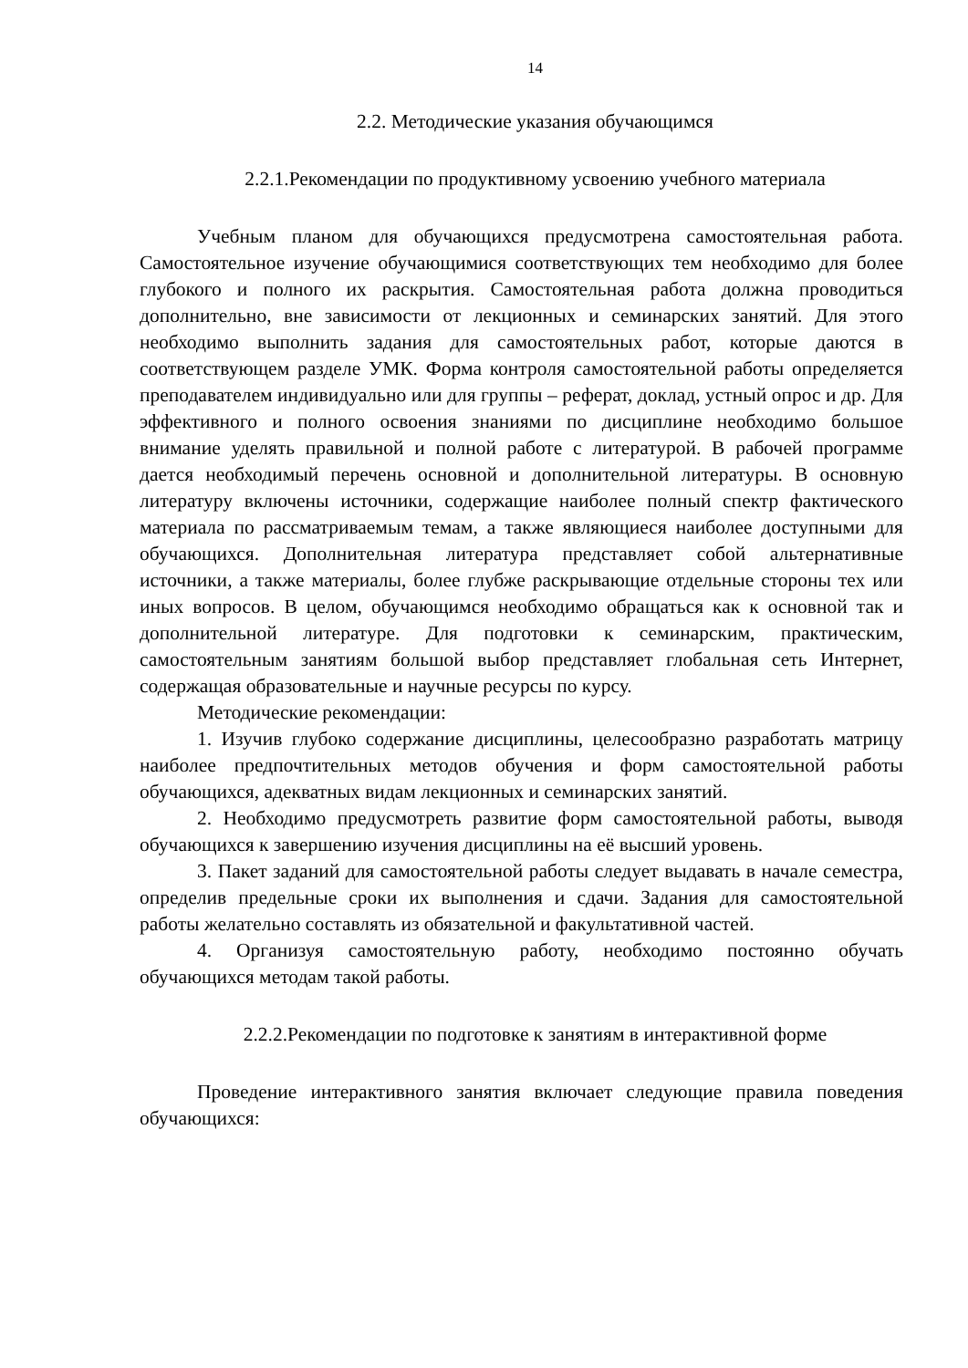14
2.2. Методические указания обучающимся
2.2.1.Рекомендации по продуктивному усвоению учебного материала
Учебным планом для обучающихся предусмотрена самостоятельная работа. Самостоятельное изучение обучающимися соответствующих тем необходимо для более глубокого и полного их раскрытия. Самостоятельная работа должна проводиться дополнительно, вне зависимости от лекционных и семинарских занятий. Для этого необходимо выполнить задания для самостоятельных работ, которые даются в соответствующем разделе УМК. Форма контроля самостоятельной работы определяется преподавателем индивидуально или для группы – реферат, доклад, устный опрос и др. Для эффективного и полного освоения знаниями по дисциплине необходимо большое внимание уделять правильной и полной работе с литературой. В рабочей программе дается необходимый перечень основной и дополнительной литературы. В основную литературу включены источники, содержащие наиболее полный спектр фактического материала по рассматриваемым темам, а также являющиеся наиболее доступными для обучающихся. Дополнительная литература представляет собой альтернативные источники, а также материалы, более глубже раскрывающие отдельные стороны тех или иных вопросов. В целом, обучающимся необходимо обращаться как к основной так и дополнительной литературе. Для подготовки к семинарским, практическим, самостоятельным занятиям большой выбор представляет глобальная сеть Интернет, содержащая образовательные и научные ресурсы по курсу.
Методические рекомендации:
1. Изучив глубоко содержание дисциплины, целесообразно разработать матрицу наиболее предпочтительных методов обучения и форм самостоятельной работы обучающихся, адекватных видам лекционных и семинарских занятий.
2. Необходимо предусмотреть развитие форм самостоятельной работы, выводя обучающихся к завершению изучения дисциплины на её высший уровень.
3. Пакет заданий для самостоятельной работы следует выдавать в начале семестра, определив предельные сроки их выполнения и сдачи. Задания для самостоятельной работы желательно составлять из обязательной и факультативной частей.
4. Организуя самостоятельную работу, необходимо постоянно обучать обучающихся методам такой работы.
2.2.2.Рекомендации по подготовке к занятиям в интерактивной форме
Проведение интерактивного занятия включает следующие правила поведения обучающихся: